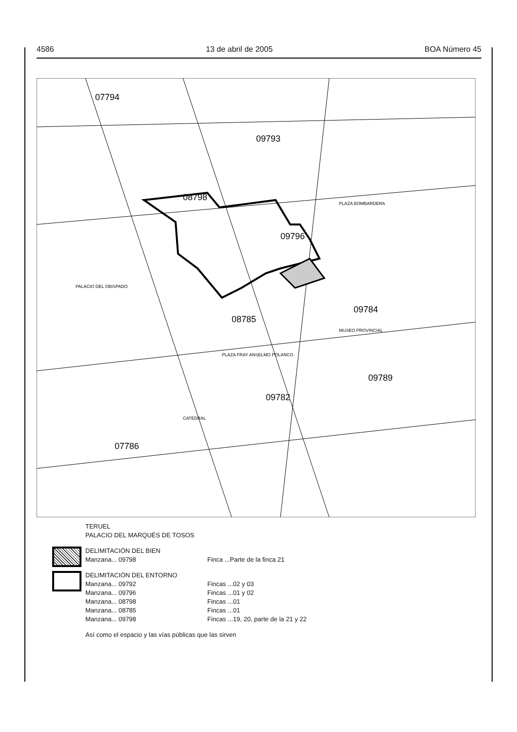4586 13 de abril de 2005 BOA Número 45
07794
08798
07786
08785
09793
09784
09789
09782
09796
PALACIO DEL OBISPADO
CATEDRAL
PLAZA FRAY ANSELMO POLANCO
MUSEO PROVINCIAL
PLAZA BOMBARDERA
TERUEL
PALACIO DEL MARQUÉS DE TOSOS
DELIMITACIÓN DEL BIEN
Manzana... 09798
Finca ...Parte de la finca 21
DELIMITACIÓN DEL ENTORNO
Manzana... 09792
Manzana... 09796
Manzana... 08798
Manzana... 08785
Manzana... 09798
Fincas ...02 y 03
Fincas ...01 y 02
Fincas ...01
Fincas ...01
Fincas ...19, 20, parte de la 21 y 22
Así como el espacio y las vías públicas que las sirven